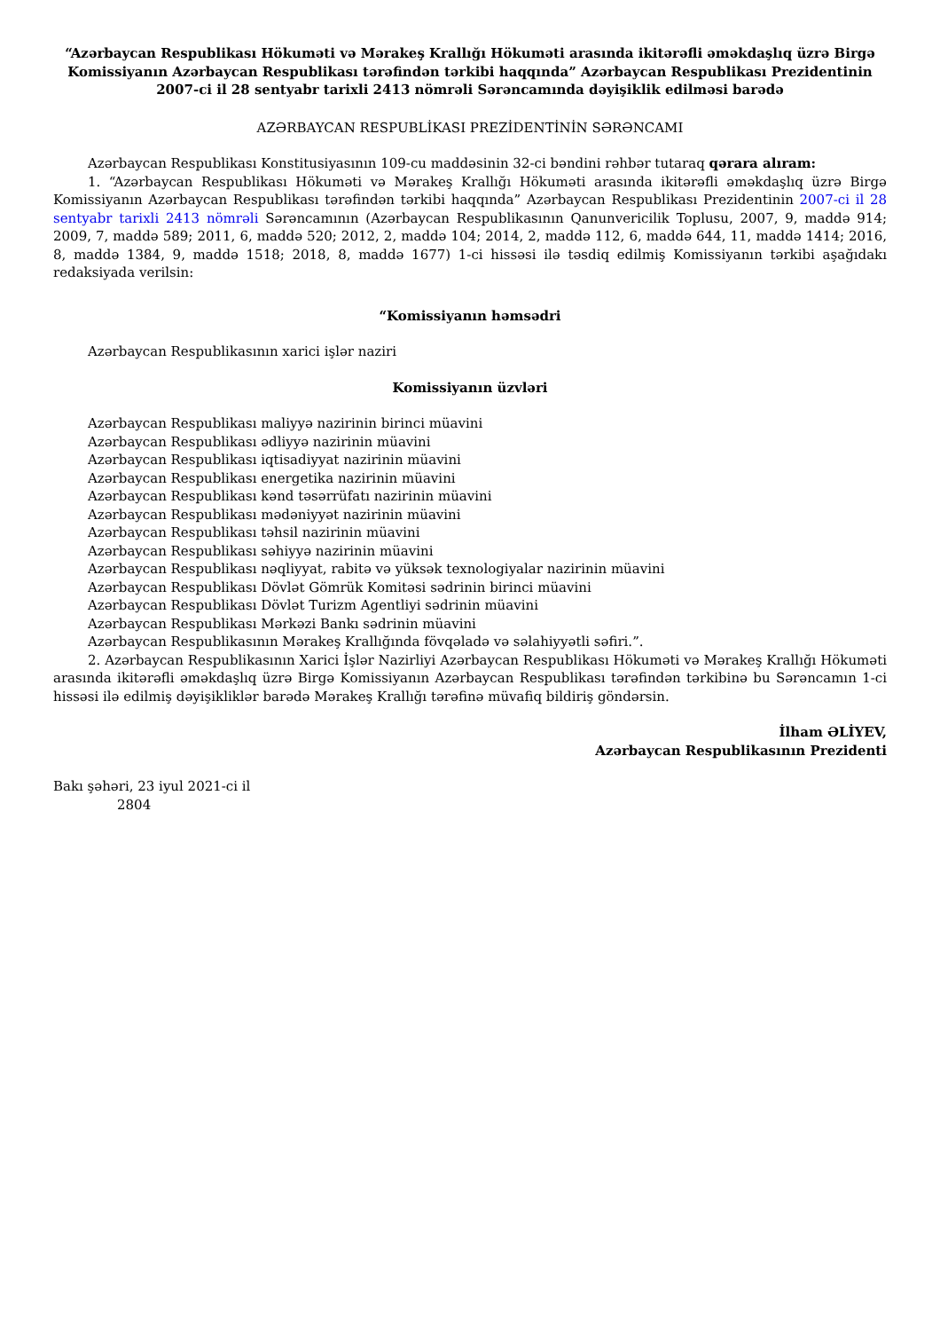“Azərbaycan Respublikası Hökuməti və Mərakeş Krallığı Hökuməti arasında ikitərəfli əməkdaşlıq üzrə Birgə Komissiyanın Azərbaycan Respublikası tərəfindən tərkibi haqqında” Azərbaycan Respublikası Prezidentinin 2007-ci il 28 sentyabr tarixli 2413 nömrəli Sərəncamında dəyişiklik edilməsi barədə
AZƏRBAYCAN RESPUBLİKASI PREZİDENTİNİN SƏRƏNCAMI
Azərbaycan Respublikası Konstitusiyasının 109-cu maddəsinin 32-ci bəndini rəhbər tutaraq qərara alıram:
1. “Azərbaycan Respublikası Hökuməti və Mərakeş Krallığı Hökuməti arasında ikitərəfli əməkdaşlıq üzrə Birgə Komissiyanın Azərbaycan Respublikası tərəfindən tərkibi haqqında” Azərbaycan Respublikası Prezidentinin 2007-ci il 28 sentyabr tarixli 2413 nömrəli Sərəncamının (Azərbaycan Respublikasının Qanunvericilik Toplusu, 2007, 9, maddə 914; 2009, 7, maddə 589; 2011, 6, maddə 520; 2012, 2, maddə 104; 2014, 2, maddə 112, 6, maddə 644, 11, maddə 1414; 2016, 8, maddə 1384, 9, maddə 1518; 2018, 8, maddə 1677) 1-ci hissəsi ilə təsdiq edilmiş Komissiyanın tərkibi aşağıdakı redaksiyada verilsin:
“Komissiyanın həmsədri
Azərbaycan Respublikasının xarici işlər naziri
Komissiyanın üzvləri
Azərbaycan Respublikası maliyyə nazirinin birinci müavini
Azərbaycan Respublikası ədliyyə nazirinin müavini
Azərbaycan Respublikası iqtisadiyyat nazirinin müavini
Azərbaycan Respublikası energetika nazirinin müavini
Azərbaycan Respublikası kənd təsərrüfatı nazirinin müavini
Azərbaycan Respublikası mədəniyyət nazirinin müavini
Azərbaycan Respublikası təhsil nazirinin müavini
Azərbaycan Respublikası səhiyyə nazirinin müavini
Azərbaycan Respublikası nəqliyyat, rabitə və yüksək texnologiyalar nazirinin müavini
Azərbaycan Respublikası Dövlət Gömrük Komitəsi sədrinin birinci müavini
Azərbaycan Respublikası Dövlət Turizm Agentliyi sədrinin müavini
Azərbaycan Respublikası Mərkəzi Bankı sədrinin müavini
Azərbaycan Respublikasının Mərakeş Krallığında fövqəladə və səlahiyyətli səfiri.”.
2. Azərbaycan Respublikasının Xarici İşlər Nazirliyi Azərbaycan Respublikası Hökuməti və Mərakeş Krallığı Hökuməti arasında ikitərəfli əməkdaşlıq üzrə Birgə Komissiyanın Azərbaycan Respublikası tərəfindən tərkibinə bu Sərəncamın 1-ci hissəsi ilə edilmiş dəyişikliklər barədə Mərakeş Krallığı tərəfinə müvafiq bildiriş göndərsin.
İlham ƏLİYEV,
Azərbaycan Respublikasının Prezidenti
Bakı şəhəri, 23 iyul 2021-ci il
2804